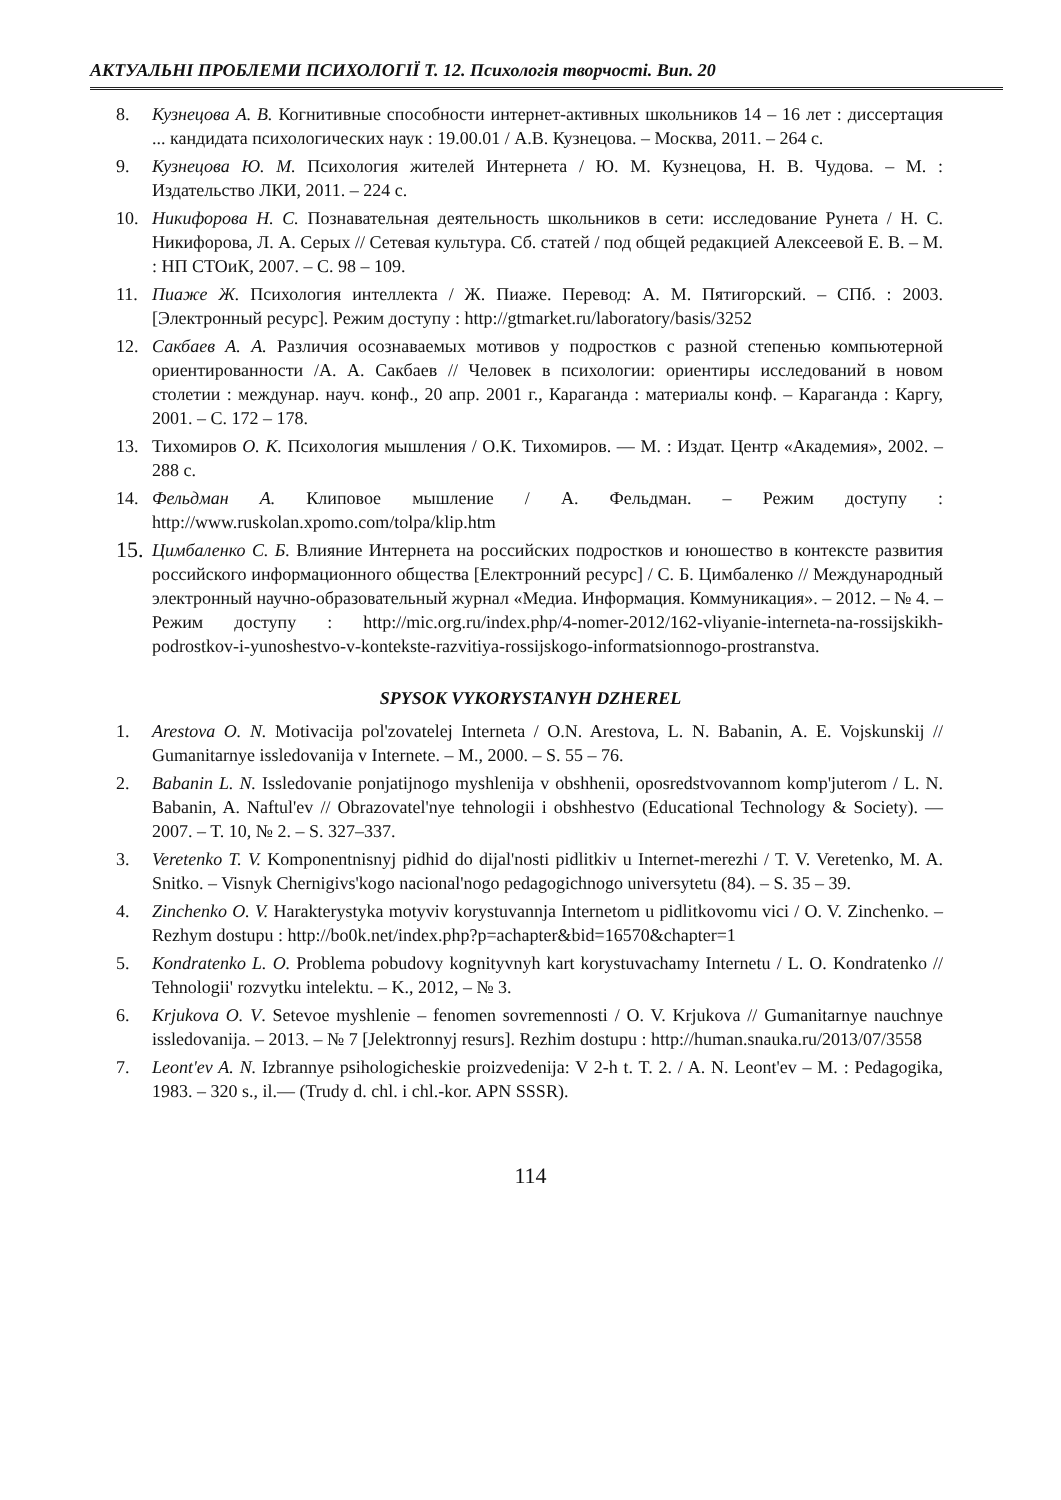АКТУАЛЬНІ ПРОБЛЕМИ ПСИХОЛОГІЇ Т. 12. Психологія творчості. Вип. 20
8. Кузнецова А. В. Когнитивные способности интернет-активных школьников 14 – 16 лет : диссертация ... кандидата психологических наук : 19.00.01 / А.В. Кузнецова. – Москва, 2011. – 264 с.
9. Кузнецова Ю. М. Психология жителей Интернета / Ю. М. Кузнецова, Н. В. Чудова. – М. : Издательство ЛКИ, 2011. – 224 с.
10. Никифорова Н. С. Познавательная деятельность школьников в сети: исследование Рунета / Н. С. Никифорова, Л. А. Серых // Сетевая культура. Сб. статей / под общей редакцией Алексеевой Е. В. – М. : НП СТОиК, 2007. – С. 98 – 109.
11. Пиаже Ж. Психология интеллекта / Ж. Пиаже. Перевод: А. М. Пятигорский. – СПб. : 2003. [Электронный ресурс]. Режим доступу : http://gtmarket.ru/laboratory/basis/3252
12. Сакбаев А. А. Различия осознаваемых мотивов у подростков с разной степенью компьютерной ориентированности /А. А. Сакбаев // Человек в психологии: ориентиры исследований в новом столетии : междунар. науч. конф., 20 апр. 2001 г., Караганда : материалы конф. – Караганда : Каргу, 2001. – С. 172 – 178.
13. Тихомиров О. К. Психология мышления / О.К. Тихомиров. — М. : Издат. Центр «Академия», 2002. – 288 с.
14. Фельдман А. Клиповое мышление / А. Фельдман. – Режим доступу : http://www.ruskolan.xpomo.com/tolpa/klip.htm
15. Цимбаленко С. Б. Влияние Интернета на российских подростков и юношество в контексте развития российского информационного общества [Електронний ресурс] / С. Б. Цимбаленко // Международный электронный научно-образовательный журнал «Медиа. Информация. Коммуникация». – 2012. – № 4. – Режим доступу : http://mic.org.ru/index.php/4-nomer-2012/162-vliyanie-interneta-na-rossijskikh-podrostkov-i-yunoshestvo-v-kontekste-razvitiya-rossijskogo-informatsionnogo-prostranstva.
SPYSOK VYKORYSTANYH DZHEREL
1. Arestova O. N. Motivacija pol'zovatelej Interneta / O.N. Arestova, L. N. Babanin, A. E. Vojskunskij // Gumanitarnye issledovanija v Internete. – M., 2000. – S. 55 – 76.
2. Babanin L. N. Issledovanie ponjatijnogo myshlenija v obshhenii, oposredstvovannom komp'juterom / L. N. Babanin, A. Naftul'ev // Obrazovatel'nye tehnologii i obshhestvo (Educational Technology & Society). — 2007. – T. 10, № 2. – S. 327–337.
3. Veretenko T. V. Komponentnisnyj pidhid do dijal'nosti pidlitkiv u Internet-merezhi / T. V. Veretenko, M. A. Snitko. – Visnyk Chernigivs'kogo nacional'nogo pedagogichnogo universytetu (84). – S. 35 – 39.
4. Zinchenko O. V. Harakterystyka motyviv korystuvannja Internetom u pidlitkovomu vici / O. V. Zinchenko. – Rezhym dostupu : http://bo0k.net/index.php?p=achapter&bid=16570&chapter=1
5. Kondratenko L. O. Problema pobudovy kognityvnyh kart korystuvachamy Internetu / L. O. Kondratenko // Tehnologii' rozvytku intelektu. – K., 2012, – № 3.
6. Krjukova O. V. Setevoe myshlenie – fenomen sovremennosti / O. V. Krjukova // Gumanitarnye nauchnye issledovanija. – 2013. – № 7 [Jelektronnyj resurs]. Rezhim dostupu : http://human.snauka.ru/2013/07/3558
7. Leont'ev A. N. Izbrannye psihologicheskie proizvedenija: V 2-h t. T. 2. / A. N. Leont'ev – M. : Pedagogika, 1983. – 320 s., il.— (Trudy d. chl. i chl.-kor. APN SSSR).
114